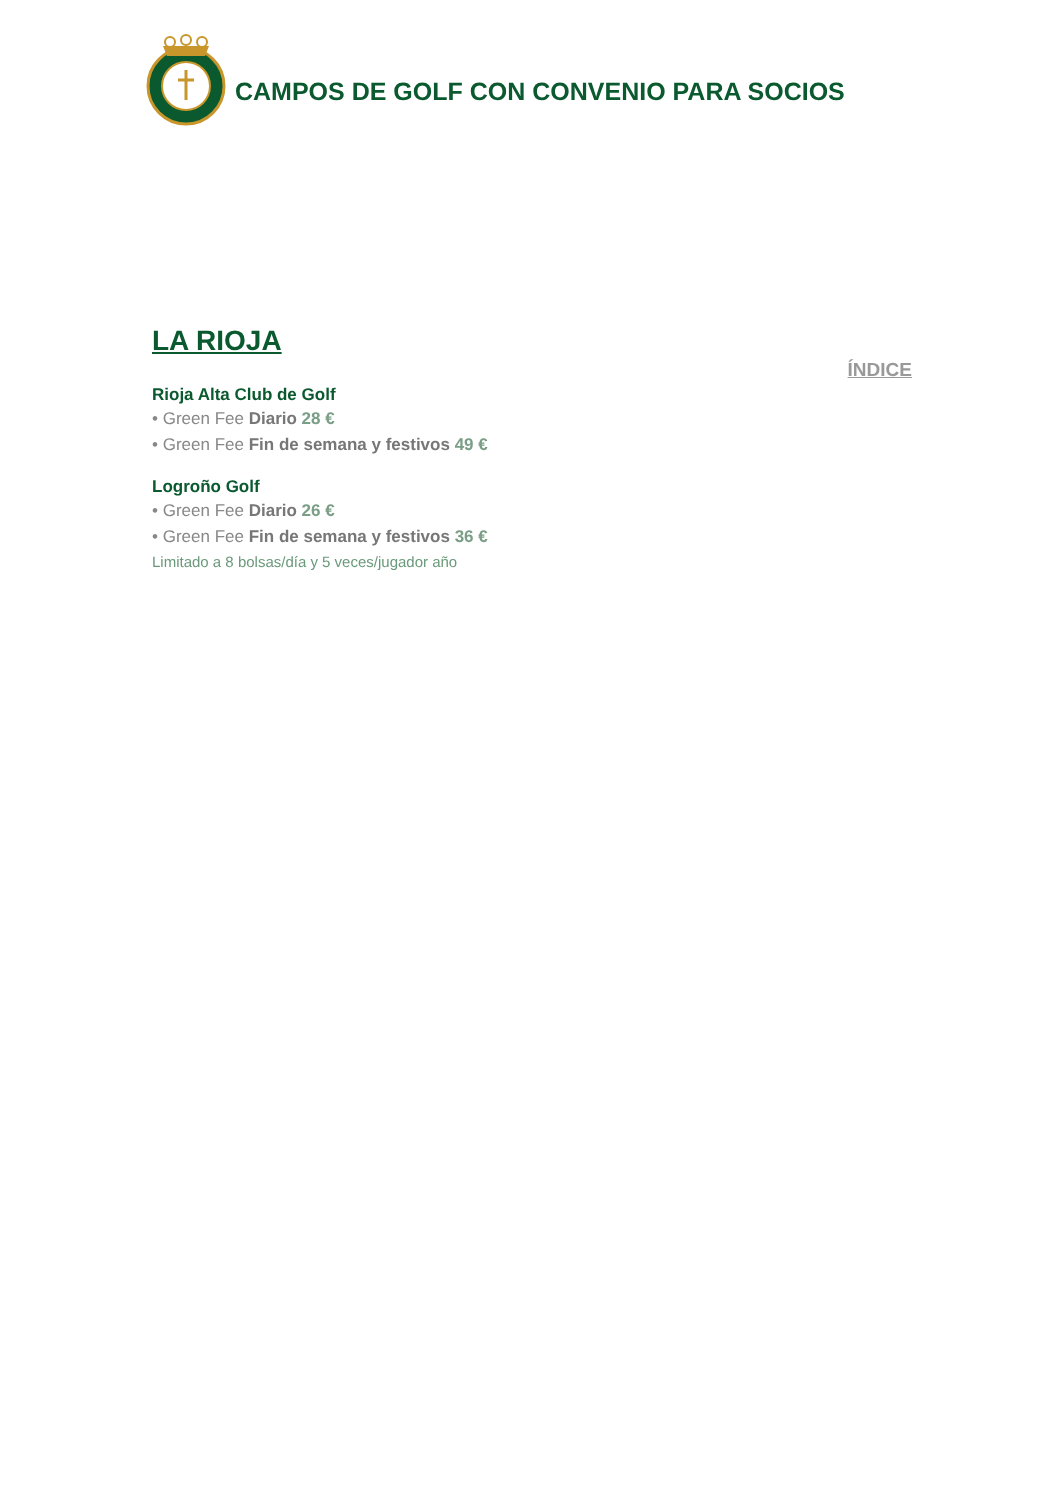CAMPOS DE GOLF CON CONVENIO PARA SOCIOS
LA RIOJA
ÍNDICE
Rioja Alta Club de Golf
• Green Fee Diario 28 €
• Green Fee Fin de semana y festivos 49 €
Logroño Golf
• Green Fee Diario 26 €
• Green Fee Fin de semana y festivos 36 €
Limitado a 8 bolsas/día y 5 veces/jugador año